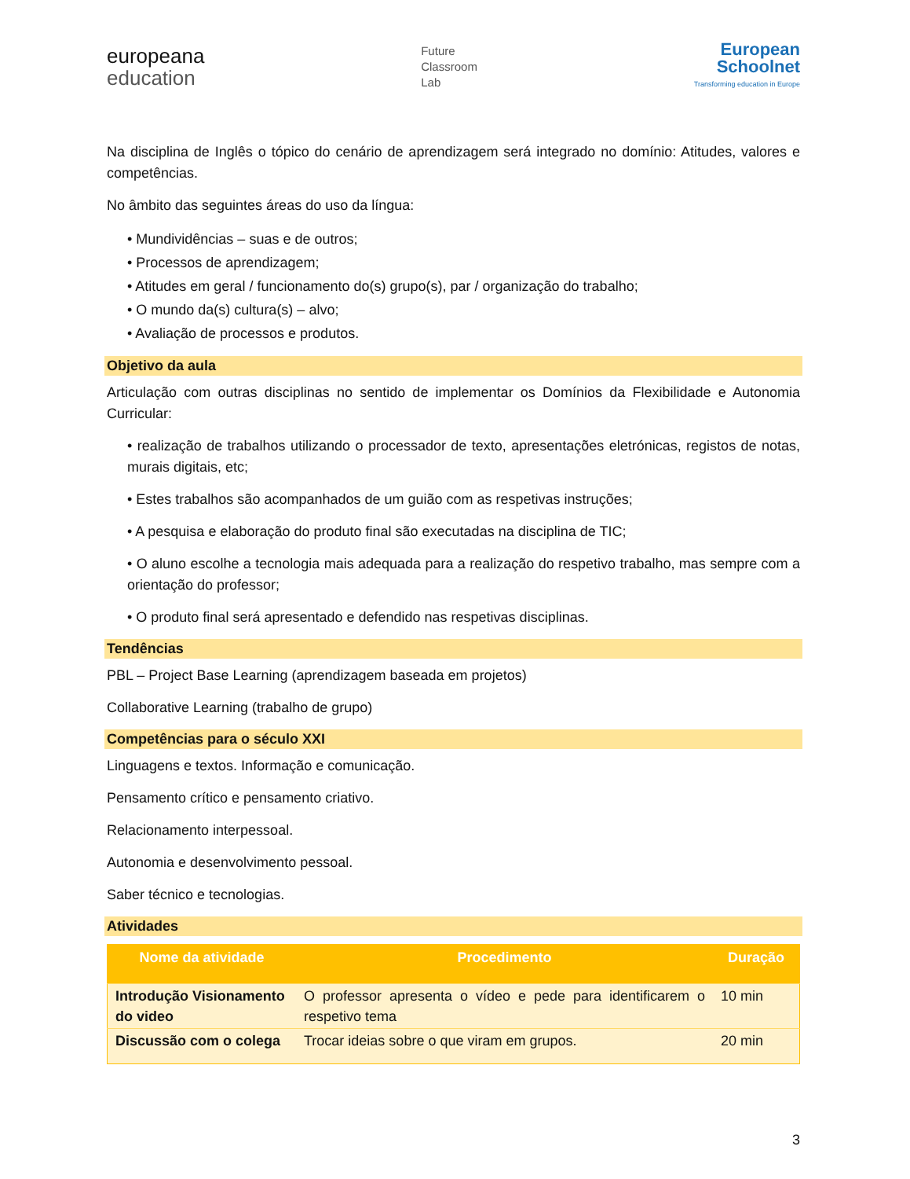europeana
education
Future
Classroom
Lab
European
Schoolnet
Transforming education in Europe
Na disciplina de Inglês o tópico do cenário de aprendizagem será integrado no domínio: Atitudes, valores e competências.
No âmbito das seguintes áreas do uso da língua:
• Mundividências – suas e de outros;
• Processos de aprendizagem;
• Atitudes em geral / funcionamento do(s) grupo(s), par / organização do trabalho;
• O mundo da(s) cultura(s) – alvo;
• Avaliação de processos e produtos.
Objetivo da aula
Articulação com outras disciplinas no sentido de implementar os Domínios da Flexibilidade e Autonomia Curricular:
• realização de trabalhos utilizando o processador de texto, apresentações eletrónicas, registos de notas, murais digitais, etc;
• Estes trabalhos são acompanhados de um guião com as respetivas instruções;
• A pesquisa e elaboração do produto final são executadas na disciplina de TIC;
• O aluno escolhe a tecnologia mais adequada para a realização do respetivo trabalho, mas sempre com a orientação do professor;
• O produto final será apresentado e defendido nas respetivas disciplinas.
Tendências
PBL – Project Base Learning (aprendizagem baseada em projetos)
Collaborative Learning (trabalho de grupo)
Competências para o século XXI
Linguagens e textos. Informação e comunicação.
Pensamento crítico e pensamento criativo.
Relacionamento interpessoal.
Autonomia e desenvolvimento pessoal.
Saber técnico e tecnologias.
Atividades
| Nome da atividade | Procedimento | Duração |
| --- | --- | --- |
| Introdução Visionamento do video | O professor apresenta o vídeo e pede para identificarem o respetivo tema | 10 min |
| Discussão com o colega | Trocar ideias sobre o que viram em grupos. | 20 min |
3